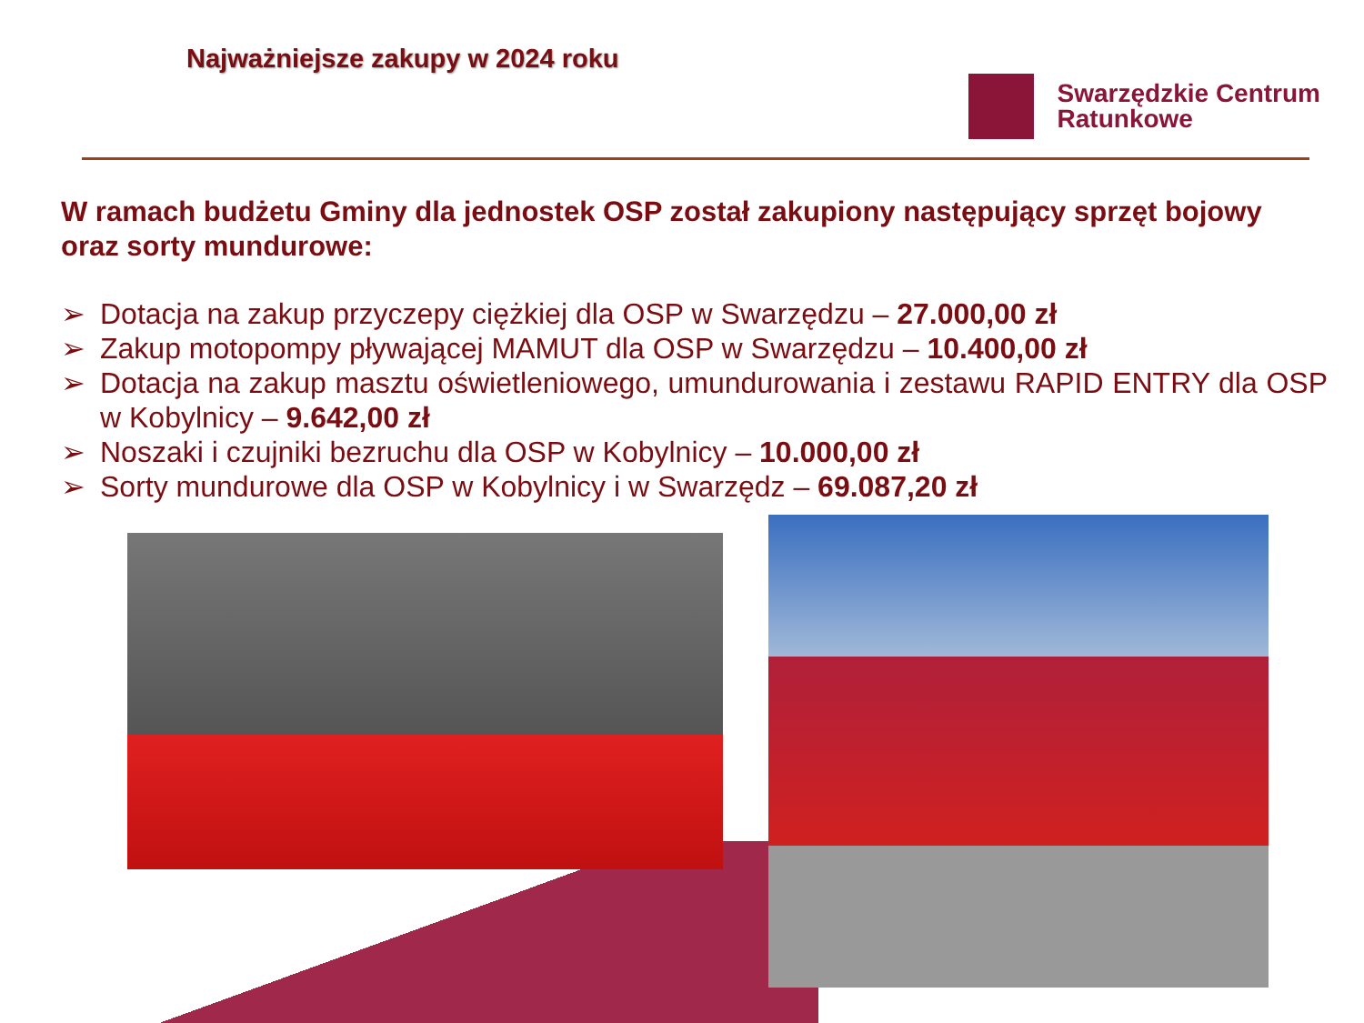Najważniejsze zakupy w 2024 roku
Swarzędzkie Centrum
Ratunkowe
W ramach budżetu Gminy dla jednostek OSP został zakupiony następujący sprzęt bojowy oraz sorty mundurowe:
➢ Dotacja na zakup przyczepy ciężkiej dla OSP w Swarzędzu – 27.000,00 zł
➢ Zakup motopompy pływającej MAMUT dla OSP w Swarzędzu – 10.400,00 zł
➢ Dotacja na zakup masztu oświetleniowego, umundurowania i zestawu RAPID ENTRY dla OSP w Kobylnicy – 9.642,00 zł
➢ Noszaki i czujniki bezruchu dla OSP w Kobylnicy – 10.000,00 zł
➢ Sorty mundurowe dla OSP w Kobylnicy i w Swarzędz – 69.087,20 zł